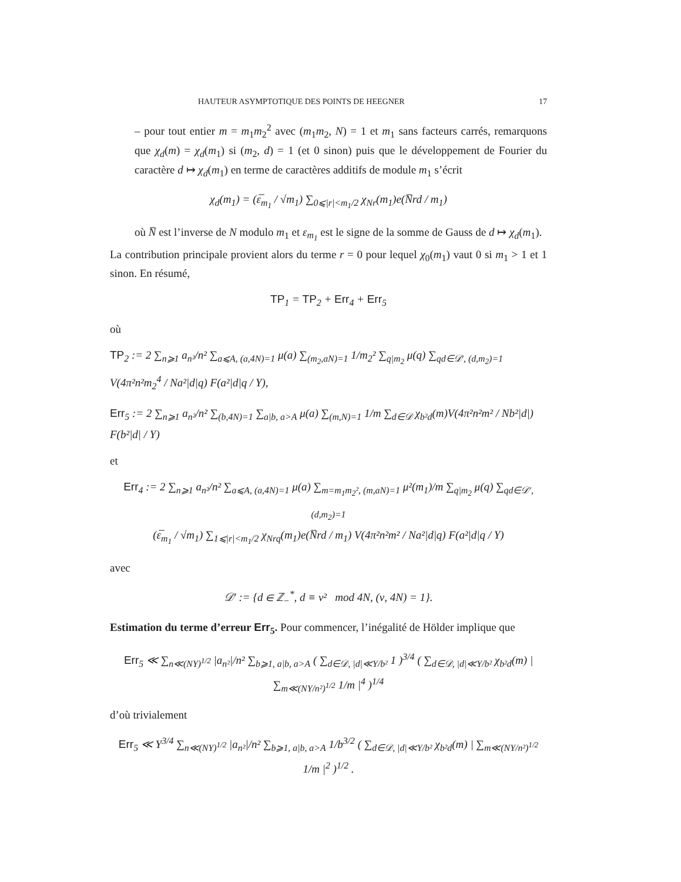HAUTEUR ASYMPTOTIQUE DES POINTS DE HEEGNER 17
– pour tout entier m = m<sub>1</sub>m<sub>2</sub><sup>2</sup> avec (m<sub>1</sub>m<sub>2</sub>, N) = 1 et m<sub>1</sub> sans facteurs carrés, remarquons que χ<sub>d</sub>(m) = χ<sub>d</sub>(m<sub>1</sub>) si (m<sub>2</sub>, d) = 1 (et 0 sinon) puis que le développement de Fourier du caractère d ↦ χ<sub>d</sub>(m<sub>1</sub>) en terme de caractères additifs de module m<sub>1</sub> s’écrit
χ<sub>d</sub>(m<sub>1</sub>) = (ε̅<sub>m<sub>1</sub></sub> / √m<sub>1</sub>) ∑<sub>0⩽|r|<m<sub>1</sub>/2</sub> χ<sub>Nr</sub>(m<sub>1</sub>)e(N̅rd / m<sub>1</sub>)
où N̅ est l’inverse de N modulo m<sub>1</sub> et ε<sub>m<sub>1</sub></sub> est le signe de la somme de Gauss de d ↦ χ<sub>d</sub>(m<sub>1</sub>).
La contribution principale provient alors du terme r = 0 pour lequel χ<sub>0</sub>(m<sub>1</sub>) vaut 0 si m<sub>1</sub> > 1 et 1 sinon. En résumé,
TP<sub>1</sub> = TP<sub>2</sub> + Err<sub>4</sub> + Err<sub>5</sub>
où
TP<sub>2</sub> := 2 ∑<sub>n⩾1</sub> a<sub>n²</sub>/n² ∑<sub>a⩽A, (a,4N)=1</sub> μ(a) ∑<sub>(m<sub>2</sub>,aN)=1</sub> 1/m<sub>2</sub>² ∑<sub>q|m<sub>2</sub></sub> μ(q) ∑<sub>qd∈𝒟′, (d,m<sub>2</sub>)=1</sub> V(4π²n²m<sub>2</sub><sup>4</sup> / Na²|d|q) F(a²|d|q / Y),
Err<sub>5</sub> := 2 ∑<sub>n⩾1</sub> a<sub>n²</sub>/n² ∑<sub>(b,4N)=1</sub> ∑<sub>a|b, a>A</sub> μ(a) ∑<sub>(m,N)=1</sub> 1/m ∑<sub>d∈𝒟</sub> χ<sub>b²d</sub>(m)V(4π²n²m² / Nb²|d|) F(b²|d| / Y)
et
Err<sub>4</sub> := 2 ∑<sub>n⩾1</sub> a<sub>n²</sub>/n² ∑<sub>a⩽A, (a,4N)=1</sub> μ(a) ∑<sub>m=m<sub>1</sub>m<sub>2</sub>², (m,aN)=1</sub> μ²(m<sub>1</sub>)/m ∑<sub>q|m<sub>2</sub></sub> μ(q) ∑<sub>qd∈𝒟′, (d,m<sub>2</sub>)=1</sub>
(ε̅<sub>m<sub>1</sub></sub> / √m<sub>1</sub>) ∑<sub>1⩽|r|<m<sub>1</sub>/2</sub> χ<sub>Nrq</sub>(m<sub>1</sub>)e(N̅rd / m<sub>1</sub>) V(4π²n²m² / Na²|d|q) F(a²|d|q / Y)
avec
𝒟′ := {d ∈ ℤ<sub>−</sub><sup>*</sup>, d ≡ ν² mod 4N, (ν, 4N) = 1}.
Estimation du terme d’erreur Err<sub>5</sub>. Pour commencer, l’inégalité de Hölder implique que
Err<sub>5</sub> ≪ ∑<sub>n≪(NY)<sup>1/2</sup></sub> |a<sub>n²</sub>|/n² ∑<sub>b⩾1, a|b, a>A</sub> ( ∑<sub>d∈𝒟, |d|≪Y/b²</sub> 1 )<sup>3/4</sup> ( ∑<sub>d∈𝒟, |d|≪Y/b²</sub> χ<sub>b²d</sub>(m) | ∑<sub>m≪(NY/n²)<sup>1/2</sup></sub> 1/m |<sup>4</sup> )<sup>1/4</sup>
d’où trivialement
Err<sub>5</sub> ≪ Y<sup>3/4</sup> ∑<sub>n≪(NY)<sup>1/2</sup></sub> |a<sub>n²</sub>|/n² ∑<sub>b⩾1, a|b, a>A</sub> 1/b<sup>3/2</sup> ( ∑<sub>d∈𝒟, |d|≪Y/b²</sub> χ<sub>b²d</sub>(m) | ∑<sub>m≪(NY/n²)<sup>1/2</sup></sub> 1/m |<sup>2</sup> )<sup>1/2</sup> .